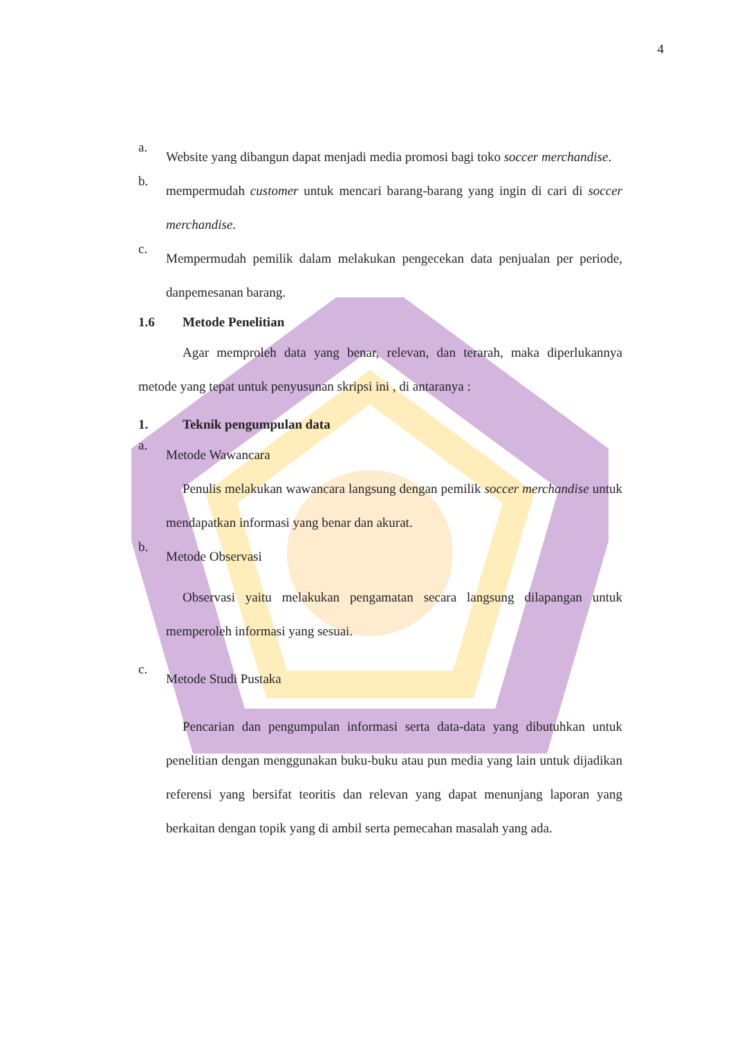4
a.
Website yang dibangun dapat menjadi media promosi bagi toko soccer merchandise.
b.
mempermudah customer untuk mencari barang-barang yang ingin di cari di soccer merchandise.
c.
Mempermudah pemilik dalam melakukan pengecekan data penjualan per periode, danpemesanan barang.
1.6 Metode Penelitian
Agar memproleh data yang benar, relevan, dan terarah, maka diperlukannya metode yang tepat untuk penyusunan skripsi ini , di antaranya :
1. Teknik pengumpulan data
a.
Metode Wawancara
Penulis melakukan wawancara langsung dengan pemilik soccer merchandise untuk mendapatkan informasi yang benar dan akurat.
b.
Metode Observasi
Observasi yaitu melakukan pengamatan secara langsung dilapangan untuk memperoleh informasi yang sesuai.
c.
Metode Studi Pustaka
Pencarian dan pengumpulan informasi serta data-data yang dibutuhkan untuk penelitian dengan menggunakan buku-buku atau pun media yang lain untuk dijadikan referensi yang bersifat teoritis dan relevan yang dapat menunjang laporan yang berkaitan dengan topik yang di ambil serta pemecahan masalah yang ada.